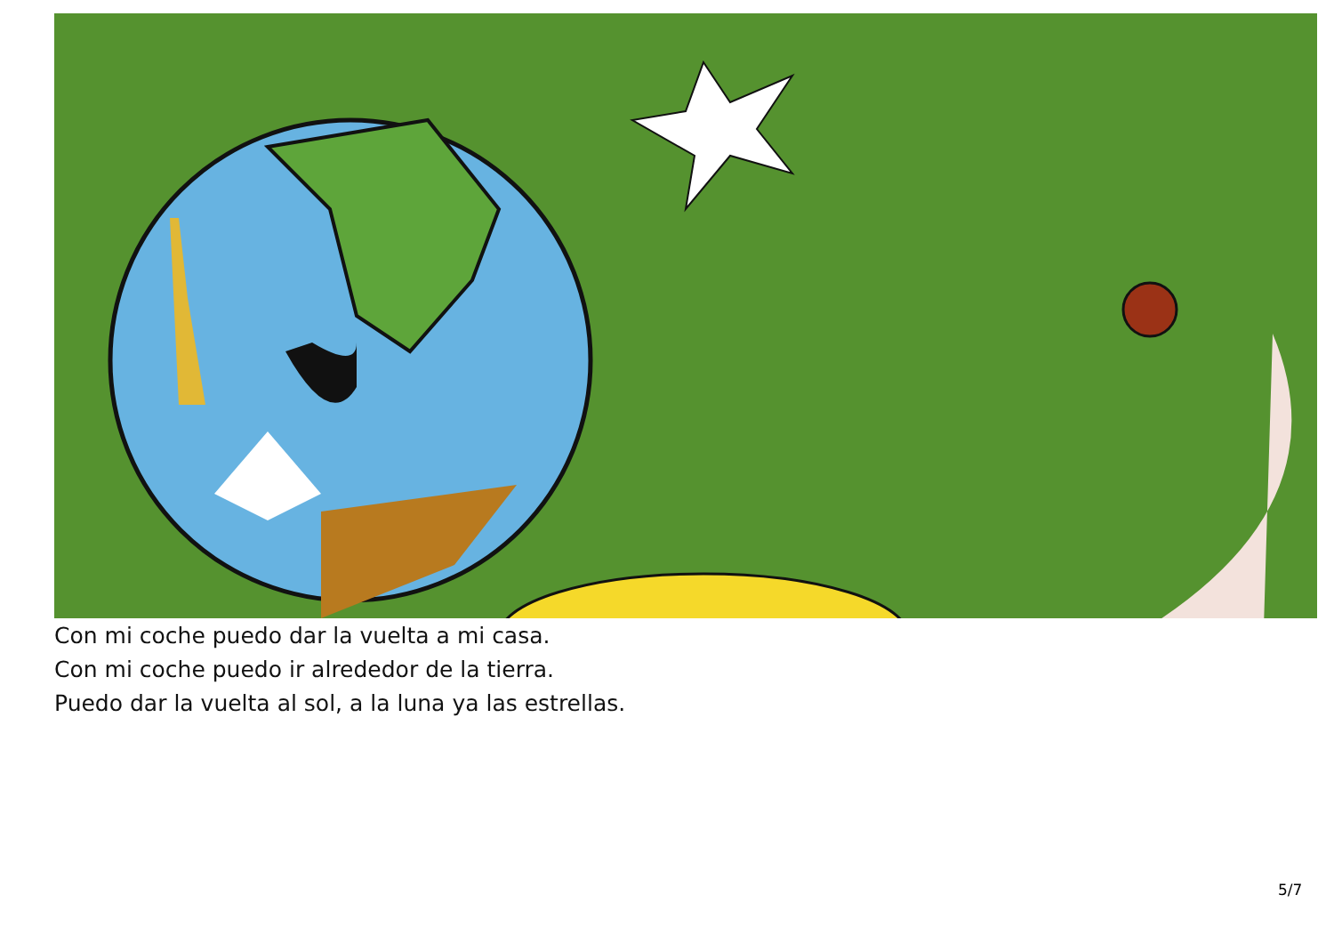Con mi coche puedo dar la vuelta a mi casa.
Con mi coche puedo ir alrededor de la tierra.
Puedo dar la vuelta al sol, a la luna ya las estrellas.
5/7